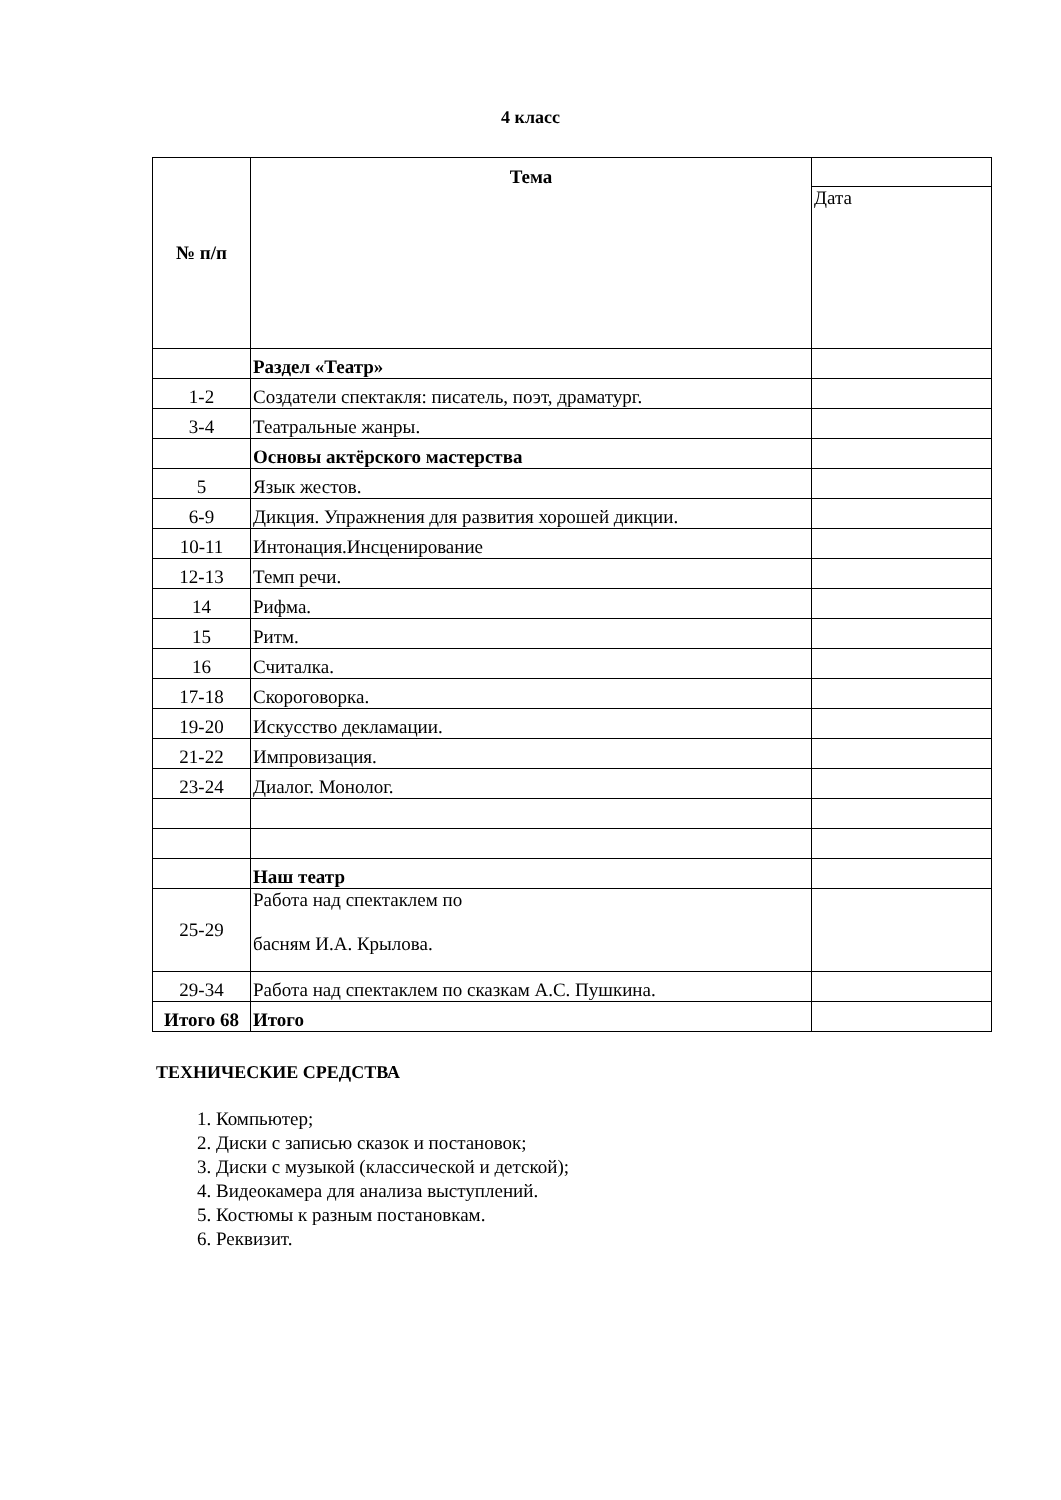4 класс
| № п/п | Тема | |
| | | Дата |
| | Раздел «Театр» | |
| 1-2 | Создатели спектакля: писатель, поэт, драматург. | |
| 3-4 | Театральные жанры. | |
| | Основы актёрского мастерства | |
| 5 | Язык жестов. | |
| 6-9 | Дикция. Упражнения для развития хорошей дикции. | |
| 10-11 | Интонация.Инсценирование | |
| 12-13 | Темп речи. | |
| 14 | Рифма. | |
| 15 | Ритм. | |
| 16 | Считалка. | |
| 17-18 | Скороговорка. | |
| 19-20 | Искусство декламации. | |
| 21-22 | Импровизация. | |
| 23-24 | Диалог. Монолог. | |
| | Наш театр | |
| 25-29 | Работа над спектаклем по басням И.А. Крылова. | |
| 29-34 | Работа над спектаклем по сказкам А.С. Пушкина. | |
| Итого 68 | Итого | |
ТЕХНИЧЕСКИЕ СРЕДСТВА
1. Компьютер;
2. Диски с записью сказок и постановок;
3. Диски с музыкой (классической и детской);
4. Видеокамера для анализа выступлений.
5. Костюмы к разным постановкам.
6. Реквизит.